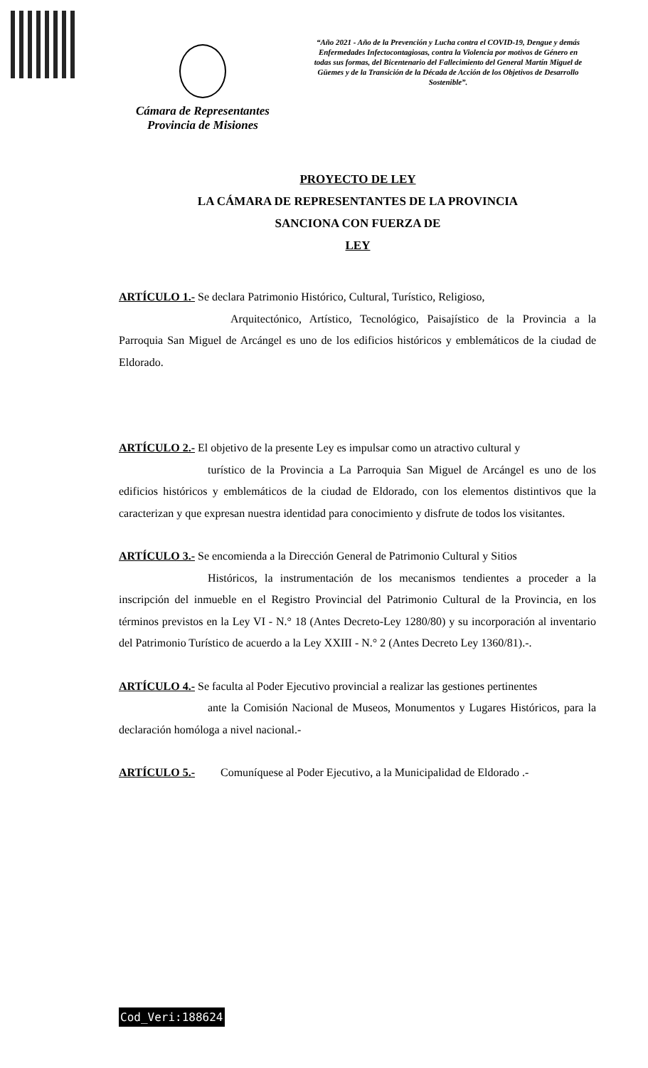Cámara de Representantes
Provincia de Misiones
“Año 2021 - Año de la Prevención y Lucha contra el COVID-19, Dengue y demás Enfermedades Infectocontagiosas, contra la Violencia por motivos de Género en todas sus formas, del Bicentenario del Fallecimiento del General Martín Miguel de Güemes y de la Transición de la Década de Acción de los Objetivos de Desarrollo Sostenible”.
PROYECTO DE LEY
LA CÁMARA DE REPRESENTANTES DE LA PROVINCIA
SANCIONA CON FUERZA DE
LEY
ARTÍCULO 1.- Se declara Patrimonio Histórico, Cultural, Turístico, Religioso,
Arquitectónico, Artístico, Tecnológico, Paisajístico de la Provincia a la Parroquia San Miguel de Arcángel es uno de los edificios históricos y emblemáticos de la ciudad de Eldorado.
ARTÍCULO 2.- El objetivo de la presente Ley es impulsar como un atractivo cultural y
turístico de la Provincia a La Parroquia San Miguel de Arcángel es uno de los edificios históricos y emblemáticos de la ciudad de Eldorado, con los elementos distintivos que la caracterizan y que expresan nuestra identidad para conocimiento y disfrute de todos los visitantes.
ARTÍCULO 3.- Se encomienda a la Dirección General de Patrimonio Cultural y Sitios
Históricos, la instrumentación de los mecanismos tendientes a proceder a la inscripción del inmueble en el Registro Provincial del Patrimonio Cultural de la Provincia, en los términos previstos en la Ley VI - N.° 18 (Antes Decreto-Ley 1280/80) y su incorporación al inventario del Patrimonio Turístico de acuerdo a la Ley XXIII - N.° 2 (Antes Decreto Ley 1360/81).-.
ARTÍCULO 4.- Se faculta al Poder Ejecutivo provincial a realizar las gestiones pertinentes
ante la Comisión Nacional de Museos, Monumentos y Lugares Históricos, para la declaración homóloga a nivel nacional.-
ARTÍCULO 5.- Comuníquese al Poder Ejecutivo, a la Municipalidad de Eldorado .-
Cod_Veri:188624